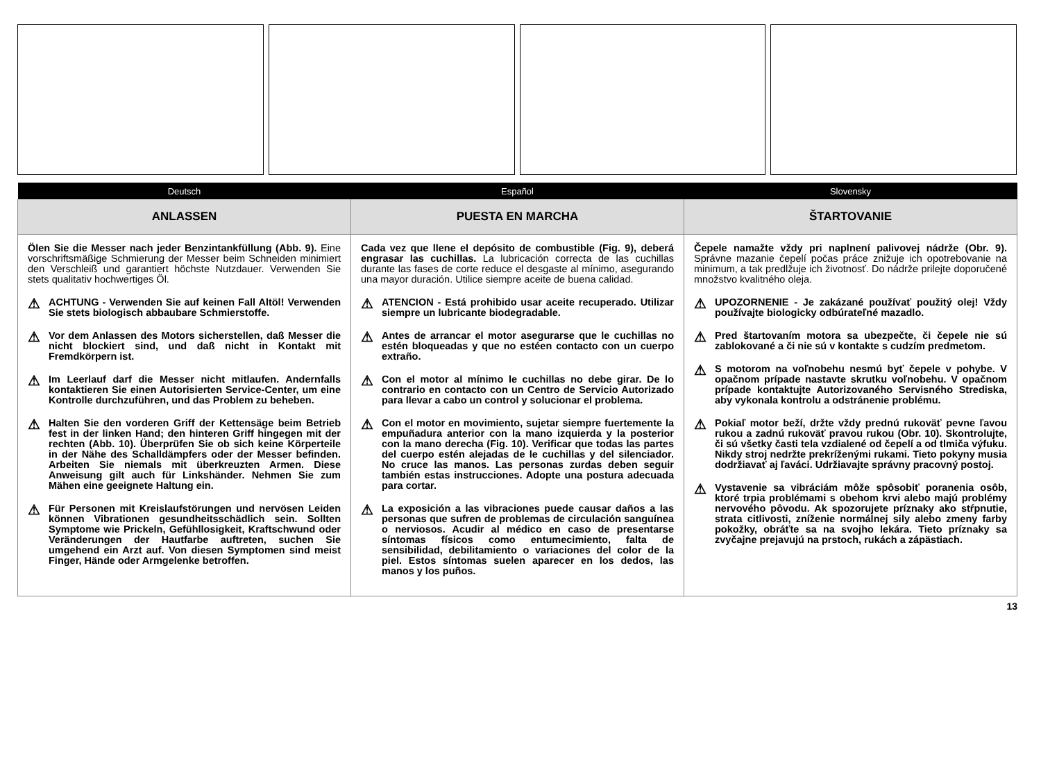| Deutsch | Español | Slovensky |
| --- | --- | --- |
| ANLASSEN | PUESTA EN MARCHA | ŠTARTOVANIE |
| Ölen Sie die Messer nach jeder Benzintankfüllung (Abb. 9). Eine vorschriftsmäßige Schmierung der Messer beim Schneiden minimiert den Verschleiß und garantiert höchste Nutzdauer. Verwenden Sie stets qualitativ hochwertiges Öl. ⚠ ACHTUNG - Verwenden Sie auf keinen Fall Altöl! Verwenden Sie stets biologisch abbaubare Schmierstoffe. ⚠ Vor dem Anlassen des Motors sicherstellen, daß Messer die nicht blockiert sind, und daß nicht in Kontakt mit Fremdkörpern ist. ⚠ Im Leerlauf darf die Messer nicht mitlaufen. Andernfalls kontaktieren Sie einen Autorisierten Service-Center, um eine Kontrolle durchzuführen, und das Problem zu beheben. ⚠ Halten Sie den vorderen Griff der Kettensäge beim Betrieb fest in der linken Hand; den hinteren Griff hingegen mit der rechten (Abb. 10). Überprüfen Sie ob sich keine Körperteile in der Nähe des Schalldämpfers oder der Messer befinden. Arbeiten Sie niemals mit überkreuzten Armen. Diese Anweisung gilt auch für Linkshänder. Nehmen Sie zum Mähen eine geeignete Haltung ein. ⚠ Für Personen mit Kreislaufstörungen und nervösen Leiden können Vibrationen gesundheitsschädlich sein. Sollten Symptome wie Prickeln, Gefühllosigkeit, Kraftschwund oder Veränderungen der Hautfarbe auftreten, suchen Sie umgehend ein Arzt auf. Von diesen Symptomen sind meist Finger, Hände oder Armgelenke betroffen. | Cada vez que llene el depósito de combustible (Fig. 9), deberá engrasar las cuchillas. La lubricación correcta de las cuchillas durante las fases de corte reduce el desgaste al mínimo, asegurando una mayor duración. Utilice siempre aceite de buena calidad. ⚠ ATENCION - Está prohibido usar aceite recuperado. Utilizar siempre un lubricante biodegradable. ⚠ Antes de arrancar el motor asegurarse que le cuchillas no estén bloqueadas y que no estéen contacto con un cuerpo extraño. ⚠ Con el motor al mínimo le cuchillas no debe girar. De lo contrario en contacto con un Centro de Servicio Autorizado para llevar a cabo un control y solucionar el problema. ⚠ Con el motor en movimiento, sujetar siempre fuertemente la empuñadura anterior con la mano izquierda y la posterior con la mano derecha (Fig. 10). Verificar que todas las partes del cuerpo estén alejadas de le cuchillas y del silenciador. No cruce las manos. Las personas zurdas deben seguir también estas instrucciones. Adopte una postura adecuada para cortar. ⚠ La exposición a las vibraciones puede causar daños a las personas que sufren de problemas de circulación sanguínea o nerviosos. Acudir al médico en caso de presentarse síntomas físicos como entumecimiento, falta de sensibilidad, debilitamiento o variaciones del color de la piel. Estos síntomas suelen aparecer en los dedos, las manos y los puños. | Čepele namažte vždy pri naplnení palivovej nádrže (Obr. 9). Správne mazanie čepelí počas práce znižuje ich opotrebovanie na minimum, a tak predlžuje ich životnosť. Do nádrže prilejte doporučené množstvo kvalitného oleja. ⚠ UPOZORNENIE - Je zakázané používať použitý olej! Vždy používajte biologicky odbúrateľné mazadlo. ⚠ Pred štartovaním motora sa ubezpečte, či čepele nie sú zablokované a či nie sú v kontakte s cudzím predmetom. ⚠ S motorom na voľnobehu nesmú byť čepele v pohybe. V opačnom prípade nastavte skrutku voľnobehu. V opačnom prípade kontaktujte Autorizovaného Servisného Strediska, aby vykonala kontrolu a odstránenie problému. ⚠ Pokiaľ motor beží, držte vždy prednú rukoväť pevne ľavou rukou a zadnú rukoväť pravou rukou (Obr. 10). Skontrolujte, či sú všetky časti tela vzdialené od čepelí a od tlmiča výfuku. Nikdy stroj nedržte prekríženými rukami. Tieto pokyny musia dodržiavať aj ľaváci. Udržiavajte správny pracovný postoj. ⚠ Vystavenie sa vibráciám môže spôsobiť poranenia osôb, ktoré trpia problémami s obehom krvi alebo majú problémy nervového pôvodu. Ak spozorujete príznaky ako stŕpnutie, strata citlivosti, zníženie normálnej sily alebo zmeny farby pokožky, obráťte sa na svojho lekára. Tieto príznaky sa zvyčajne prejavujú na prstoch, rukách a zápästiach. |
13